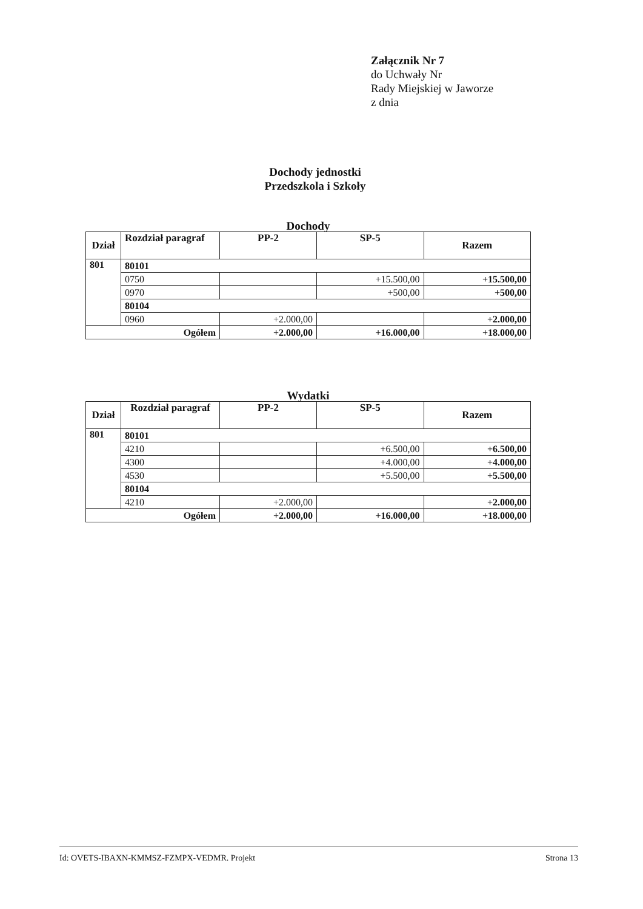Załącznik Nr 7
do Uchwały Nr
Rady Miejskiej w Jaworze
z dnia
Dochody jednostki
Przedszkola i Szkoły
Dochody
| Dział | Rozdział paragraf | PP-2 | SP-5 | Razem |
| --- | --- | --- | --- | --- |
| 801 | 80101 | | | |
| | 0750 | | +15.500,00 | +15.500,00 |
| | 0970 | | +500,00 | +500,00 |
| | 80104 | | | |
| | 0960 | +2.000,00 | | +2.000,00 |
| Ogółem | | +2.000,00 | +16.000,00 | +18.000,00 |
Wydatki
| Dział | Rozdział paragraf | PP-2 | SP-5 | Razem |
| --- | --- | --- | --- | --- |
| 801 | 80101 | | | |
| | 4210 | | +6.500,00 | +6.500,00 |
| | 4300 | | +4.000,00 | +4.000,00 |
| | 4530 | | +5.500,00 | +5.500,00 |
| | 80104 | | | |
| | 4210 | +2.000,00 | | +2.000,00 |
| Ogółem | | +2.000,00 | +16.000,00 | +18.000,00 |
Id: OVETS-IBAXN-KMMSZ-FZMPX-VEDMR. Projekt Strona 13